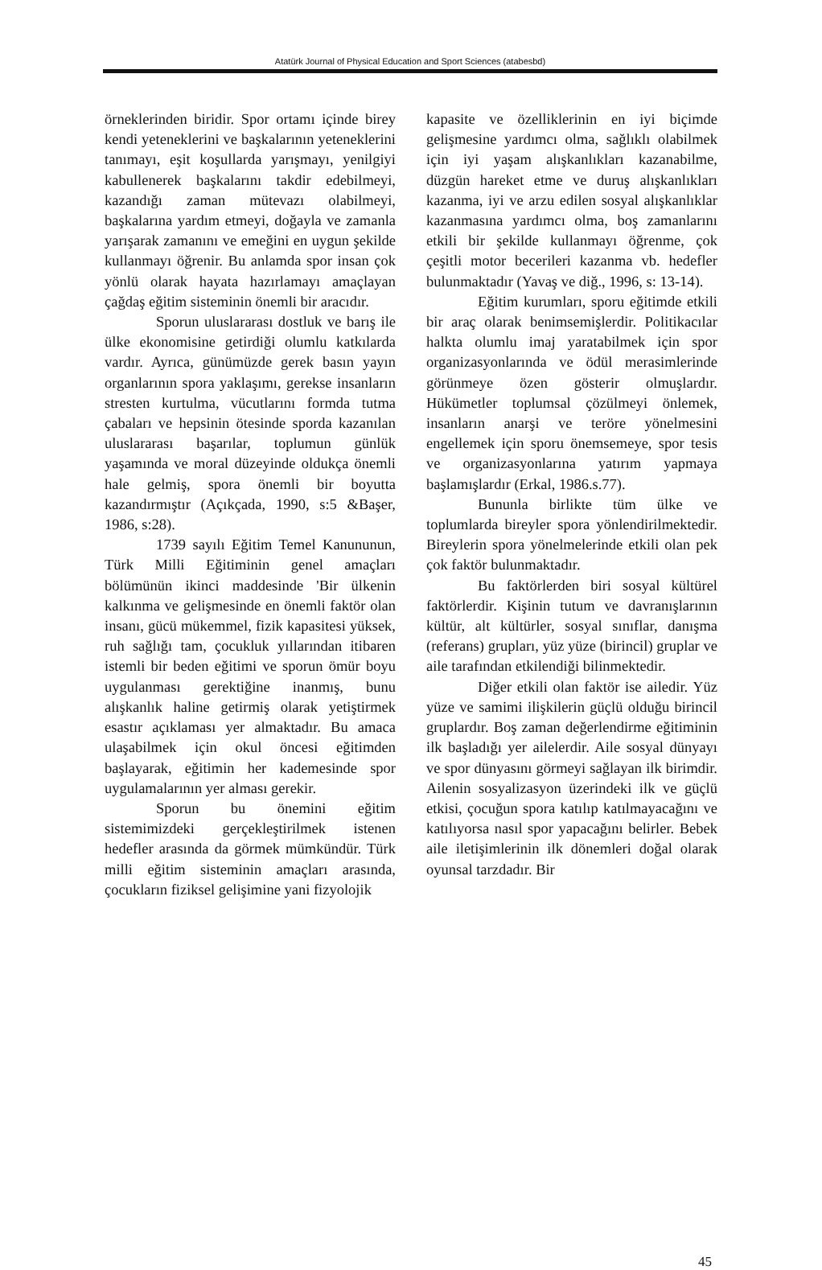Atatürk Journal of Physical Education and Sport Sciences (atabesbd)
örneklerinden biridir. Spor ortamı içinde birey kendi yeteneklerini ve başkalarının yeteneklerini tanımayı, eşit koşullarda yarışmayı, yenilgiyi kabullenerek başkalarını takdir edebilmeyi, kazandığı zaman mütevazı olabilmeyi, başkalarına yardım etmeyi, doğayla ve zamanla yarışarak zamanını ve emeğini en uygun şekilde kullanmayı öğrenir. Bu anlamda spor insan çok yönlü olarak hayata hazırlamayı amaçlayan çağdaş eğitim sisteminin önemli bir aracıdır.
Sporun uluslararası dostluk ve barış ile ülke ekonomisine getirdiği olumlu katkılarda vardır. Ayrıca, günümüzde gerek basın yayın organlarının spora yaklaşımı, gerekse insanların stresten kurtulma, vücutlarını formda tutma çabaları ve hepsinin ötesinde sporda kazanılan uluslararası başarılar, toplumun günlük yaşamında ve moral düzeyinde oldukça önemli hale gelmiş, spora önemli bir boyutta kazandırmıştır (Açıkçada, 1990, s:5 &Başer, 1986, s:28).
1739 sayılı Eğitim Temel Kanununun, Türk Milli Eğitiminin genel amaçları bölümünün ikinci maddesinde 'Bir ülkenin kalkınma ve gelişmesinde en önemli faktör olan insanı, gücü mükemmel, fizik kapasitesi yüksek, ruh sağlığı tam, çocukluk yıllarından itibaren istemli bir beden eğitimi ve sporun ömür boyu uygulanması gerektiğine inanmış, bunu alışkanlık haline getirmiş olarak yetiştirmek esastır açıklaması yer almaktadır. Bu amaca ulaşabilmek için okul öncesi eğitimden başlayarak, eğitimin her kademesinde spor uygulamalarının yer alması gerekir.
Sporun bu önemini eğitim sistemimizdeki gerçekleştirilmek istenen hedefler arasında da görmek mümkündür. Türk milli eğitim sisteminin amaçları arasında, çocukların fiziksel gelişimine yani fizyolojik
kapasite ve özelliklerinin en iyi biçimde gelişmesine yardımcı olma, sağlıklı olabilmek için iyi yaşam alışkanlıkları kazanabilme, düzgün hareket etme ve duruş alışkanlıkları kazanma, iyi ve arzu edilen sosyal alışkanlıklar kazanmasına yardımcı olma, boş zamanlarını etkili bir şekilde kullanmayı öğrenme, çok çeşitli motor becerileri kazanma vb. hedefler bulunmaktadır (Yavaş ve diğ., 1996, s: 13-14).
Eğitim kurumları, sporu eğitimde etkili bir araç olarak benimsemişlerdir. Politikacılar halkta olumlu imaj yaratabilmek için spor organizasyonlarında ve ödül merasimlerinde görünmeye özen gösterir olmuşlardır. Hükümetler toplumsal çözülmeyi önlemek, insanların anarşi ve teröre yönelmesini engellemek için sporu önemsemeye, spor tesis ve organizasyonlarına yatırım yapmaya başlamışlardır (Erkal, 1986.s.77).
Bununla birlikte tüm ülke ve toplumlarda bireyler spora yönlendirilmektedir. Bireylerin spora yönelmelerinde etkili olan pek çok faktör bulunmaktadır.
Bu faktörlerden biri sosyal kültürel faktörlerdir. Kişinin tutum ve davranışlarının kültür, alt kültürler, sosyal sınıflar, danışma (referans) grupları, yüz yüze (birincil) gruplar ve aile tarafından etkilendiği bilinmektedir.
Diğer etkili olan faktör ise ailedir. Yüz yüze ve samimi ilişkilerin güçlü olduğu birincil gruplardır. Boş zaman değerlendirme eğitiminin ilk başladığı yer ailelerdir. Aile sosyal dünyayı ve spor dünyasını görmeyi sağlayan ilk birimdir. Ailenin sosyalizasyon üzerindeki ilk ve güçlü etkisi, çocuğun spora katılıp katılmayacağını ve katılıyorsa nasıl spor yapacağını belirler. Bebek aile iletişimlerinin ilk dönemleri doğal olarak oyunsal tarzdadır. Bir
45